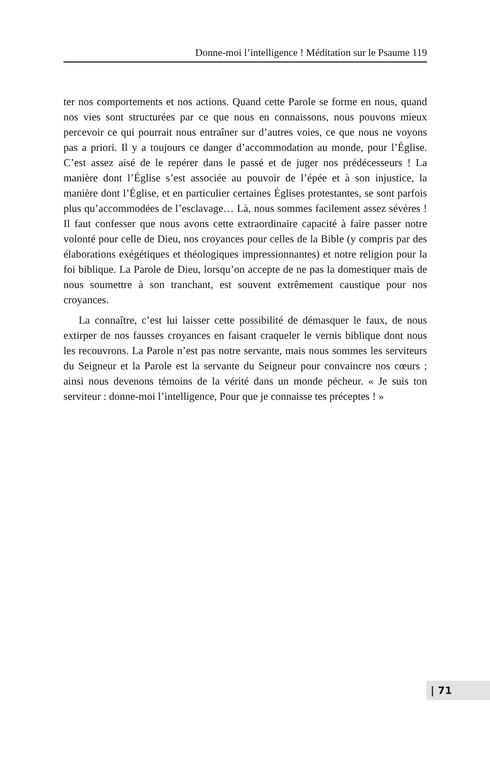Donne-moi l’intelligence ! Méditation sur le Psaume 119
ter nos comportements et nos actions. Quand cette Parole se forme en nous, quand nos vies sont structurées par ce que nous en connaissons, nous pouvons mieux percevoir ce qui pourrait nous entraîner sur d’autres voies, ce que nous ne voyons pas a priori. Il y a toujours ce danger d’accommodation au monde, pour l’Église. C’est assez aisé de le repérer dans le passé et de juger nos prédécesseurs ! La manière dont l’Église s’est associée au pouvoir de l’épée et à son injustice, la manière dont l’Église, et en particulier certaines Églises protestantes, se sont parfois plus qu’accommodées de l’esclavage… Là, nous sommes facilement assez sévères ! Il faut confesser que nous avons cette extraordinaire capacité à faire passer notre volonté pour celle de Dieu, nos croyances pour celles de la Bible (y compris par des élaborations exégétiques et théologiques impressionnantes) et notre religion pour la foi biblique. La Parole de Dieu, lorsqu’on accepte de ne pas la domestiquer mais de nous soumettre à son tranchant, est souvent extrêmement caustique pour nos croyances.
La connaître, c’est lui laisser cette possibilité de démasquer le faux, de nous extirper de nos fausses croyances en faisant craqueler le vernis biblique dont nous les recouvrons. La Parole n’est pas notre servante, mais nous sommes les serviteurs du Seigneur et la Parole est la servante du Seigneur pour convaincre nos cœurs ; ainsi nous devenons témoins de la vérité dans un monde pécheur. « Je suis ton serviteur : donne-moi l’intelligence, Pour que je connaisse tes préceptes ! »
| 71